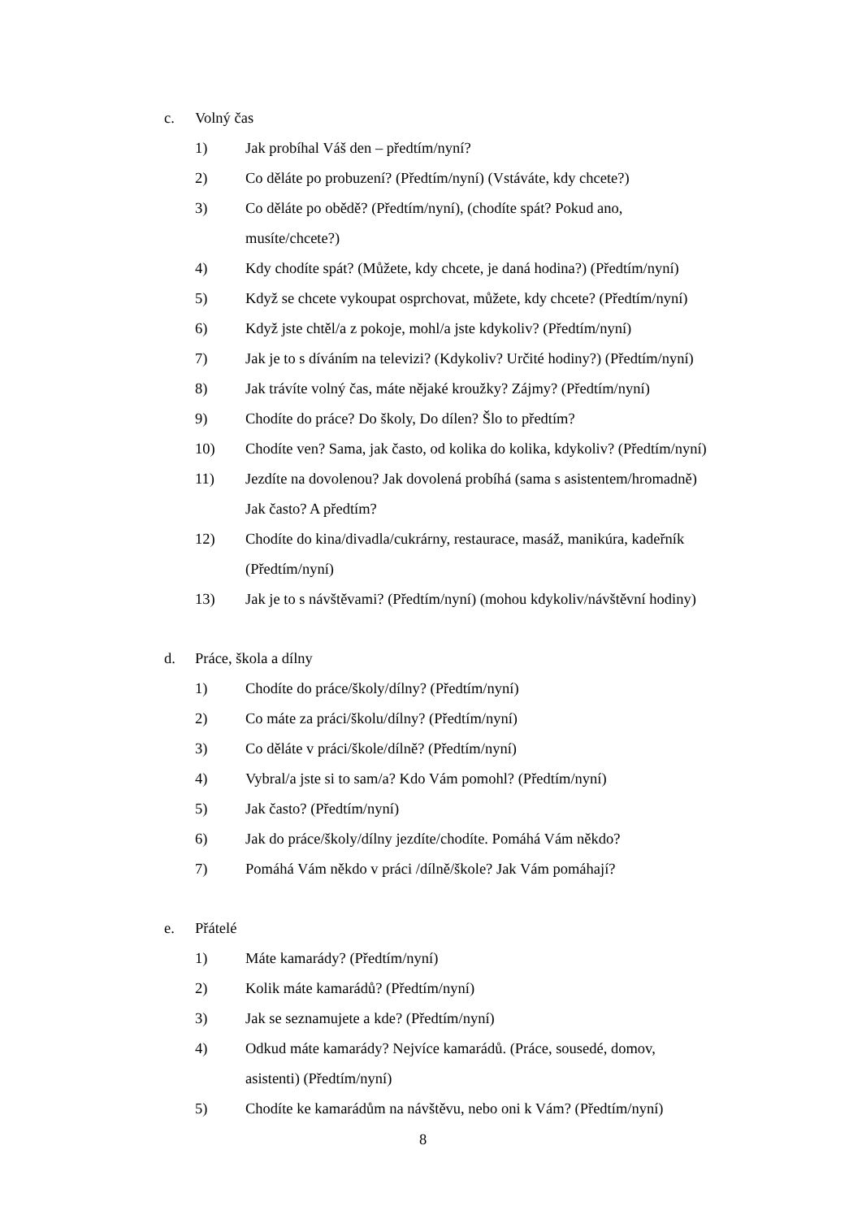c. Volný čas
1) Jak probíhal Váš den – předtím/nyní?
2) Co děláte po probuzení? (Předtím/nyní) (Vstáváte, kdy chcete?)
3) Co děláte po obědě? (Předtím/nyní), (chodíte spát? Pokud ano,
musíte/chcete?)
4) Kdy chodíte spát? (Můžete, kdy chcete, je daná hodina?) (Předtím/nyní)
5) Když se chcete vykoupat osprchovat, můžete, kdy chcete? (Předtím/nyní)
6) Když jste chtěl/a z pokoje, mohl/a jste kdykoliv? (Předtím/nyní)
7) Jak je to s díváním na televizi? (Kdykoliv? Určité hodiny?) (Předtím/nyní)
8) Jak trávíte volný čas, máte nějaké kroužky? Zájmy? (Předtím/nyní)
9) Chodíte do práce? Do školy, Do dílen? Šlo to předtím?
10) Chodíte ven? Sama, jak často, od kolika do kolika, kdykoliv? (Předtím/nyní)
11) Jezdíte na dovolenou? Jak dovolená probíhá (sama s asistentem/hromadně)
Jak často? A předtím?
12) Chodíte do kina/divadla/cukrárny, restaurace, masáž, manikúra, kadeřník
(Předtím/nyní)
13) Jak je to s návštěvami? (Předtím/nyní) (mohou kdykoliv/návštěvní hodiny)
d. Práce, škola a dílny
1) Chodíte do práce/školy/dílny? (Předtím/nyní)
2) Co máte za práci/školu/dílny? (Předtím/nyní)
3) Co děláte v práci/škole/dílně? (Předtím/nyní)
4) Vybral/a jste si to sam/a? Kdo Vám pomohl? (Předtím/nyní)
5) Jak často? (Předtím/nyní)
6) Jak do práce/školy/dílny jezdíte/chodíte. Pomáhá Vám někdo?
7) Pomáhá Vám někdo v práci /dílně/škole? Jak Vám pomáhají?
e. Přátelé
1) Máte kamarády? (Předtím/nyní)
2) Kolik máte kamarádů? (Předtím/nyní)
3) Jak se seznamujete a kde? (Předtím/nyní)
4) Odkud máte kamarády? Nejvíce kamarádů. (Práce, sousedé, domov,
asistenti) (Předtím/nyní)
5) Chodíte ke kamarádům na návštěvu, nebo oni k Vám? (Předtím/nyní)
8